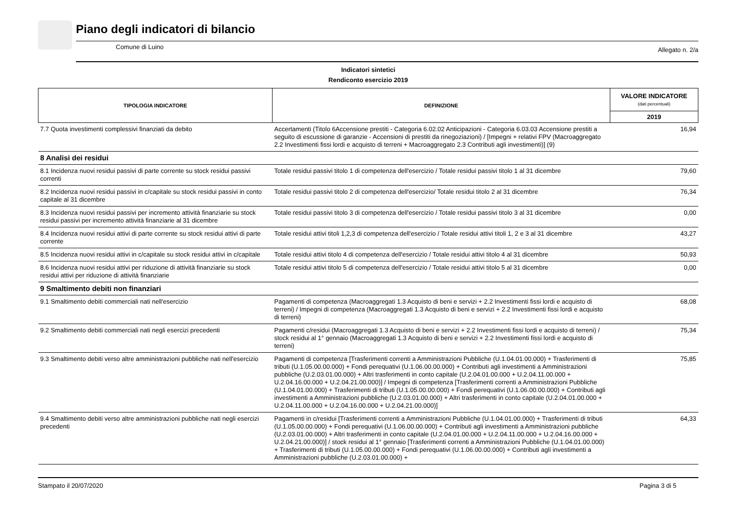Piano degli indicatori di bilancio
Comune di Luino Allegato n. 2/a
Indicatori sintetici
Rendiconto esercizio 2019
| TIPOLOGIA INDICATORE | DEFINIZIONE | VALORE INDICATORE (dati percentuali) |
| --- | --- | --- |
| | | 2019 |
| 7.7 Quota investimenti complessivi finanziati da debito | Accertamenti (Titolo 6Accensione prestiti - Categoria 6.02.02 Anticipazioni - Categoria 6.03.03 Accensione prestiti a seguito di escussione di garanzie - Accensioni di prestiti da rinegoziazioni) / [Impegni + relativi FPV (Macroaggregato 2.2 Investimenti fissi lordi e acquisto di terreni + Macroaggregato 2.3 Contributi agli investimenti)] (9) | 16,94 |
| 8 Analisi dei residui | | |
| 8.1 Incidenza nuovi residui passivi di parte corrente su stock residui passivi correnti | Totale residui passivi titolo 1 di competenza dell'esercizio / Totale residui passivi titolo 1 al 31 dicembre | 79,60 |
| 8.2 Incidenza nuovi residui passivi in c/capitale su stock residui passivi in conto capitale al 31 dicembre | Totale residui passivi titolo 2 di competenza dell'esercizio/ Totale residui titolo 2 al 31 dicembre | 76,34 |
| 8.3 Incidenza nuovi residui passivi per incremento attività finanziarie su stock residui passivi per incremento attività finanziarie al 31 dicembre | Totale residui passivi titolo 3 di competenza dell'esercizio / Totale residui passivi titolo 3 al 31 dicembre | 0,00 |
| 8.4 Incidenza nuovi residui attivi di parte corrente su stock residui attivi di parte corrente | Totale residui attivi titoli 1,2,3 di competenza dell'esercizio / Totale residui attivi titoli 1, 2 e 3 al 31 dicembre | 43,27 |
| 8.5 Incidenza nuovi residui attivi in c/capitale su stock residui attivi in c/capitale | Totale residui attivi titolo 4 di competenza dell'esercizio / Totale residui attivi titolo 4 al 31 dicembre | 50,93 |
| 8.6 Incidenza nuovi residui attivi per riduzione di attività finanziarie su stock residui attivi per riduzione di attività finanziarie | Totale residui attivi titolo 5 di competenza dell'esercizio / Totale residui attivi titolo 5 al 31 dicembre | 0,00 |
| 9 Smaltimento debiti non finanziari | | |
| 9.1 Smaltimento debiti commerciali nati nell'esercizio | Pagamenti di competenza (Macroaggregati 1.3 Acquisto di beni e servizi + 2.2 Investimenti fissi lordi e acquisto di terreni) / Impegni di competenza (Macroaggregati 1.3 Acquisto di beni e servizi + 2.2 Investimenti fissi lordi e acquisto di terreni) | 68,08 |
| 9.2 Smaltimento debiti commerciali nati negli esercizi precedenti | Pagamenti c/residui (Macroaggregati 1.3 Acquisto di beni e servizi + 2.2 Investimenti fissi lordi e acquisto di terreni) / stock residui al 1° gennaio (Macroaggregati 1.3 Acquisto di beni e servizi + 2.2 Investimenti fissi lordi e acquisto di terreni) | 75,34 |
| 9.3 Smaltimento debiti verso altre amministrazioni pubbliche nati nell'esercizio | Pagamenti di competenza [Trasferimenti correnti a Amministrazioni Pubbliche (U.1.04.01.00.000) + Trasferimenti di tributi (U.1.05.00.00.000) + Fondi perequativi (U.1.06.00.00.000) + Contributi agli investimenti a Amministrazioni pubbliche (U.2.03.01.00.000) + Altri trasferimenti in conto capitale (U.2.04.01.00.000 + U.2.04.11.00.000 + U.2.04.16.00.000 + U.2.04.21.00.000)] / Impegni di competenza [Trasferimenti correnti a Amministrazioni Pubbliche (U.1.04.01.00.000) + Trasferimenti di tributi (U.1.05.00.00.000) + Fondi perequativi (U.1.06.00.00.000) + Contributi agli investimenti a Amministrazioni pubbliche (U.2.03.01.00.000) + Altri trasferimenti in conto capitale (U.2.04.01.00.000 + U.2.04.11.00.000 + U.2.04.16.00.000 + U.2.04.21.00.000)] | 75,85 |
| 9.4 Smaltimento debiti verso altre amministrazioni pubbliche nati negli esercizi precedenti | Pagamenti in c/residui [Trasferimenti correnti a Amministrazioni Pubbliche (U.1.04.01.00.000) + Trasferimenti di tributi (U.1.05.00.00.000) + Fondi perequativi (U.1.06.00.00.000) + Contributi agli investimenti a Amministrazioni pubbliche (U.2.03.01.00.000) + Altri trasferimenti in conto capitale (U.2.04.01.00.000 + U.2.04.11.00.000 + U.2.04.16.00.000 + U.2.04.21.00.000)] / stock residui al 1° gennaio [Trasferimenti correnti a Amministrazioni Pubbliche (U.1.04.01.00.000) + Trasferimenti di tributi (U.1.05.00.00.000) + Fondi perequativi (U.1.06.00.00.000) + Contributi agli investimenti a Amministrazioni pubbliche (U.2.03.01.00.000) + | 64,33 |
Stampato il 20/07/2020 Pagina 3 di 5